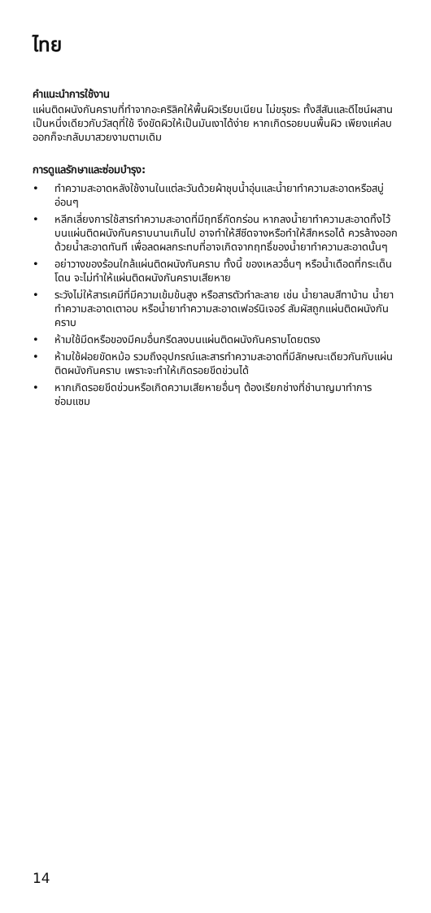ไทย
คำแนะนำการใช้งาน
แผ่นติดผนังกันคราบที่ทำจากอะคริลิคให้พื้นผิวเรียบเนียน ไม่ขรุขระ ทั้งสีสันและดีไซน์ผสานเป็นหนึ่งเดียวกับวัสดุที่ใช้ จึงขัดผิวให้เป็นมันเงาได้ง่าย หากเกิดรอยบนพื้นผิว เพียงแค่ลบออกก็จะกลับมาสวยงามตามเดิม
การดูแลรักษาและซ่อมบำรุง:
• ทำความสะอาดหลังใช้งานในแต่ละวันด้วยผ้าชุบน้ำอุ่นและน้ำยาทำความสะอาดหรือสบู่อ่อนๆ
• หลีกเลี่ยงการใช้สารทำความสะอาดที่มีฤทธิ์กัดกร่อน หากลงน้ำยาทำความสะอาดทิ้งไว้บนแผ่นติดผนังกันคราบนานเกินไป อาจทำให้สีซีดจางหรือทำให้สึกหรอได้ ควรล้างออกด้วยน้ำสะอาดทันที เพื่อลดผลกระทบที่อาจเกิดจากฤทธิ์ของน้ำยาทำความสะอาดนั้นๆ
• อย่าวางของร้อนใกล้แผ่นติดผนังกันคราบ ทั้งนี้ ของเหลวอื่นๆ หรือน้ำเดือดที่กระเด็นโดน จะไม่ทำให้แผ่นติดผนังกันคราบเสียหาย
• ระวังไม่ให้สารเคมีที่มีความเข้มข้นสูง หรือสารตัวทำละลาย เช่น น้ำยาลบสีทาบ้าน น้ำยาทำความสะอาดเตาอบ หรือน้ำยาทำความสะอาดเฟอร์นิเจอร์ สัมผัสถูกแผ่นติดผนังกันคราบ
• ห้ามใช้มีดหรือของมีคมอื่นกรีดลงบนแผ่นติดผนังกันคราบโดยตรง
• ห้ามใช้ฝอยขัดหม้อ รวมถึงอุปกรณ์และสารทำความสะอาดที่มีลักษณะเดียวกันกับแผ่นติดผนังกันคราบ เพราะจะทำให้เกิดรอยขีดข่วนได้
• หากเกิดรอยขีดข่วนหรือเกิดความเสียหายอื่นๆ ต้องเรียกช่างที่ชำนาญมาทำการซ่อมแซม
14